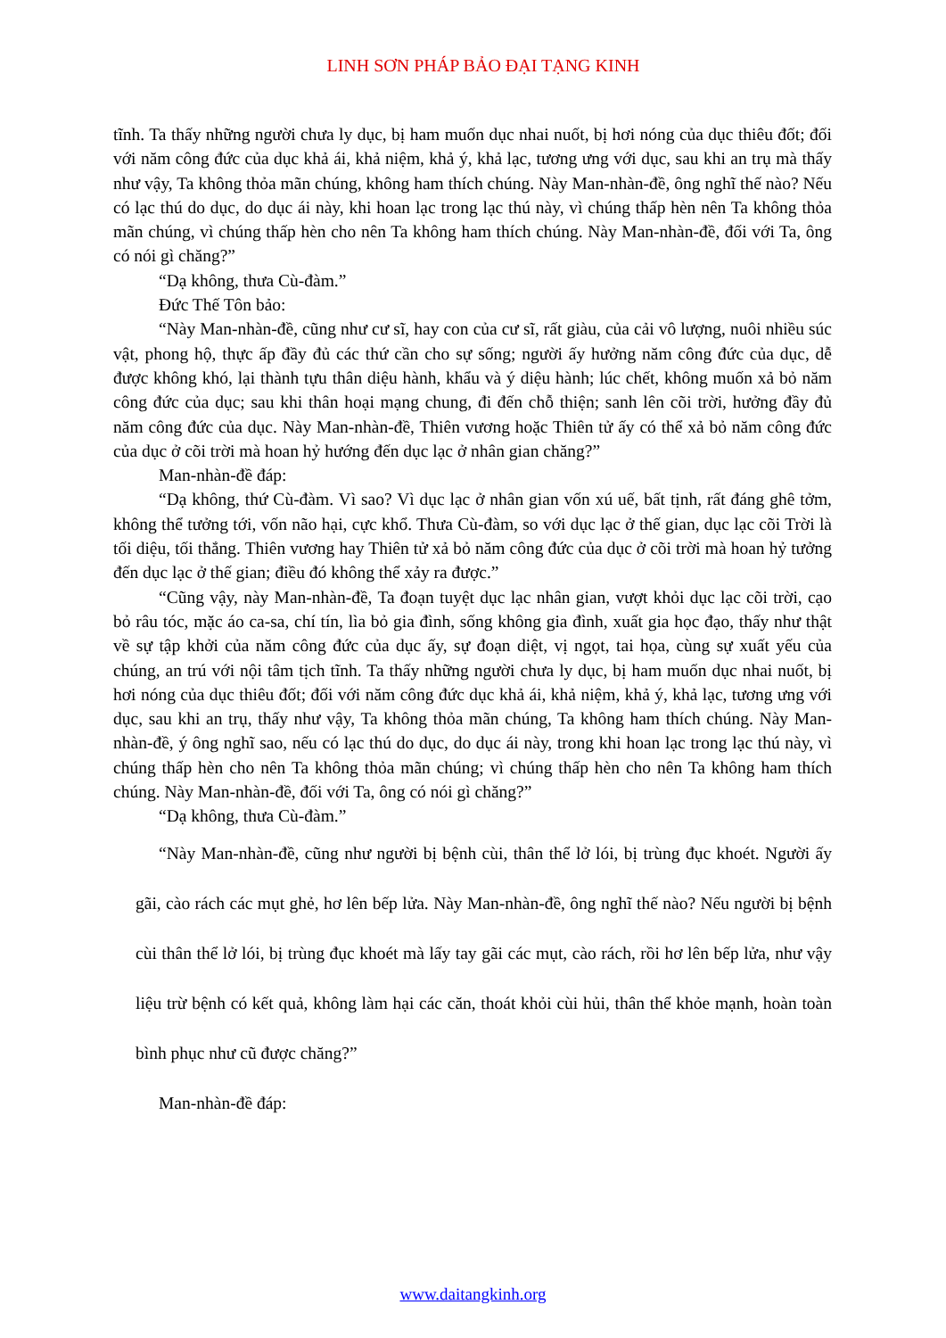LINH SƠN PHÁP BẢO ĐẠI TẠNG KINH
tĩnh. Ta thấy những người chưa ly dục, bị ham muốn dục nhai nuốt, bị hơi nóng của dục thiêu đốt; đối với năm công đức của dục khả ái, khả niệm, khả ý, khả lạc, tương ưng với dục, sau khi an trụ mà thấy như vậy, Ta không thỏa mãn chúng, không ham thích chúng. Này Man-nhàn-đề, ông nghĩ thế nào? Nếu có lạc thú do dục, do dục ái này, khi hoan lạc trong lạc thú này, vì chúng thấp hèn nên Ta không thỏa mãn chúng, vì chúng thấp hèn cho nên Ta không ham thích chúng. Này Man-nhàn-đề, đối với Ta, ông có nói gì chăng?”
“Dạ không, thưa Cù-đàm.”
Đức Thế Tôn bảo:
“Này Man-nhàn-đề, cũng như cư sĩ, hay con của cư sĩ, rất giàu, của cải vô lượng, nuôi nhiều súc vật, phong hộ, thực ấp đầy đủ các thứ cần cho sự sống; người ấy hưởng năm công đức của dục, dễ được không khó, lại thành tựu thân diệu hành, khẩu và ý diệu hành; lúc chết, không muốn xả bỏ năm công đức của dục; sau khi thân hoại mạng chung, đi đến chỗ thiện; sanh lên cõi trời, hưởng đầy đủ năm công đức của dục. Này Man-nhàn-đề, Thiên vương hoặc Thiên tử ấy có thể xả bỏ năm công đức của dục ở cõi trời mà hoan hỷ hướng đến dục lạc ở nhân gian chăng?”
Man-nhàn-đề đáp:
“Dạ không, thứ Cù-đàm. Vì sao? Vì dục lạc ở nhân gian vốn xú uế, bất tịnh, rất đáng ghê tởm, không thể tưởng tới, vốn não hại, cực khổ. Thưa Cù-đàm, so với dục lạc ở thế gian, dục lạc cõi Trời là tối diệu, tối thắng. Thiên vương hay Thiên tử xả bỏ năm công đức của dục ở cõi trời mà hoan hỷ tưởng đến dục lạc ở thế gian; điều đó không thể xảy ra được.”
“Cũng vậy, này Man-nhàn-đề, Ta đoạn tuyệt dục lạc nhân gian, vượt khỏi dục lạc cõi trời, cạo bỏ râu tóc, mặc áo ca-sa, chí tín, lìa bỏ gia đình, sống không gia đình, xuất gia học đạo, thấy như thật về sự tập khởi của năm công đức của dục ấy, sự đoạn diệt, vị ngọt, tai họa, cùng sự xuất yếu của chúng, an trú với nội tâm tịch tĩnh. Ta thấy những người chưa ly dục, bị ham muốn dục nhai nuốt, bị hơi nóng của dục thiêu đốt; đối với năm công đức dục khả ái, khả niệm, khả ý, khả lạc, tương ưng với dục, sau khi an trụ, thấy như vậy, Ta không thỏa mãn chúng, Ta không ham thích chúng. Này Man-nhàn-đề, ý ông nghĩ sao, nếu có lạc thú do dục, do dục ái này, trong khi hoan lạc trong lạc thú này, vì chúng thấp hèn cho nên Ta không thỏa mãn chúng; vì chúng thấp hèn cho nên Ta không ham thích chúng. Này Man-nhàn-đề, đối với Ta, ông có nói gì chăng?”
“Dạ không, thưa Cù-đàm.”
“Này Man-nhàn-đề, cũng như người bị bệnh cùi, thân thể lở lói, bị trùng đục khoét. Người ấy gãi, cào rách các mụt ghẻ, hơ lên bếp lửa. Này Man-nhàn-đề, ông nghĩ thế nào? Nếu người bị bệnh cùi thân thể lở lói, bị trùng đục khoét mà lấy tay gãi các mụt, cào rách, rồi hơ lên bếp lửa, như vậy liệu trừ bệnh có kết quả, không làm hại các căn, thoát khỏi cùi hủi, thân thể khỏe mạnh, hoàn toàn bình phục như cũ được chăng?”
Man-nhàn-đề đáp:
www.daitangkinh.org